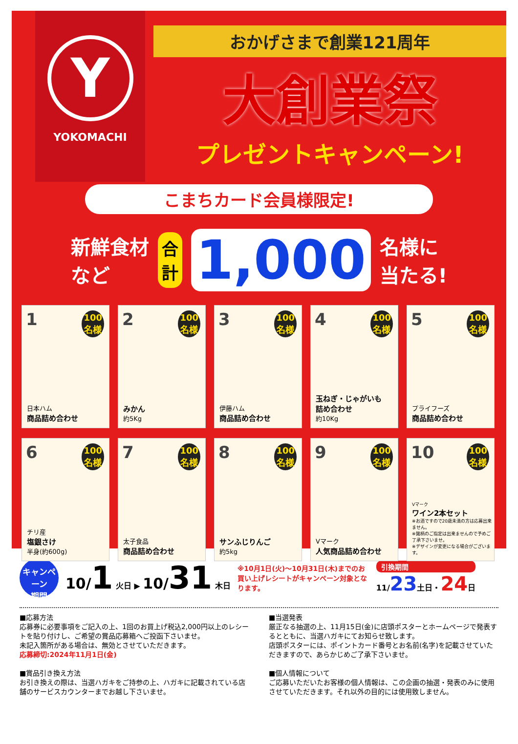Y
YOKOMACHI
おかげさまで創業121周年
大創業祭
プレゼントキャンペーン!
こまちカード会員様限定!
新鮮食材
など
合
計
1,000
名様に
当たる!
1
100
名様
日本ハム
商品詰め合わせ
2
100
名様
みかん
約5Kg
3
100
名様
伊藤ハム
商品詰め合わせ
4
100
名様
玉ねぎ・じゃがいも
詰め合わせ
約10Kg
5
100
名様
プライフーズ
商品詰め合わせ
6
100
名様
チリ産
塩銀さけ
半身(約600g)
7
100
名様
太子食品
商品詰め合わせ
8
100
名様
サンふじりんご
約5kg
9
100
名様
Vマーク
人気商品詰め合わせ
10
100
名様
Vマーク
ワイン2本セット
※お酒ですので20歳未満の方は応募出来ません。
※銘柄のご指定は出来ませんので予めご了承下さいませ。
※デザインが変更になる場合がございます。
キャンペーン
期間
10/1 火日 ▶ 10/31 木日
※10月1日(火)～10月31日(木)までのお買い上げレシートがキャンペーン対象となります。
引換期間
11/23土日・24日
■応募方法
応募券に必要事項をご記入の上、1回のお買上げ税込2,000円以上のレシートを貼り付けし、ご希望の賞品応募箱へご投函下さいませ。
未記入箇所がある場合は、無効とさせていただきます。
応募締切:2024年11月1日(金)
■当選発表
厳正なる抽選の上、11月15日(金)に店頭ポスターとホームページで発表するとともに、当選ハガキにてお知らせ致します。
店頭ポスターには、ポイントカード番号とお名前(名字)を記載させていただきますので、あらかじめご了承下さいませ。
■賞品引き換え方法
お引き換えの際は、当選ハガキをご持参の上、ハガキに記載されている店舗のサービスカウンターまでお越し下さいませ。
■個人情報について
ご応募いただいたお客様の個人情報は、この企画の抽選・発表のみに使用させていただきます。それ以外の目的には使用致しません。